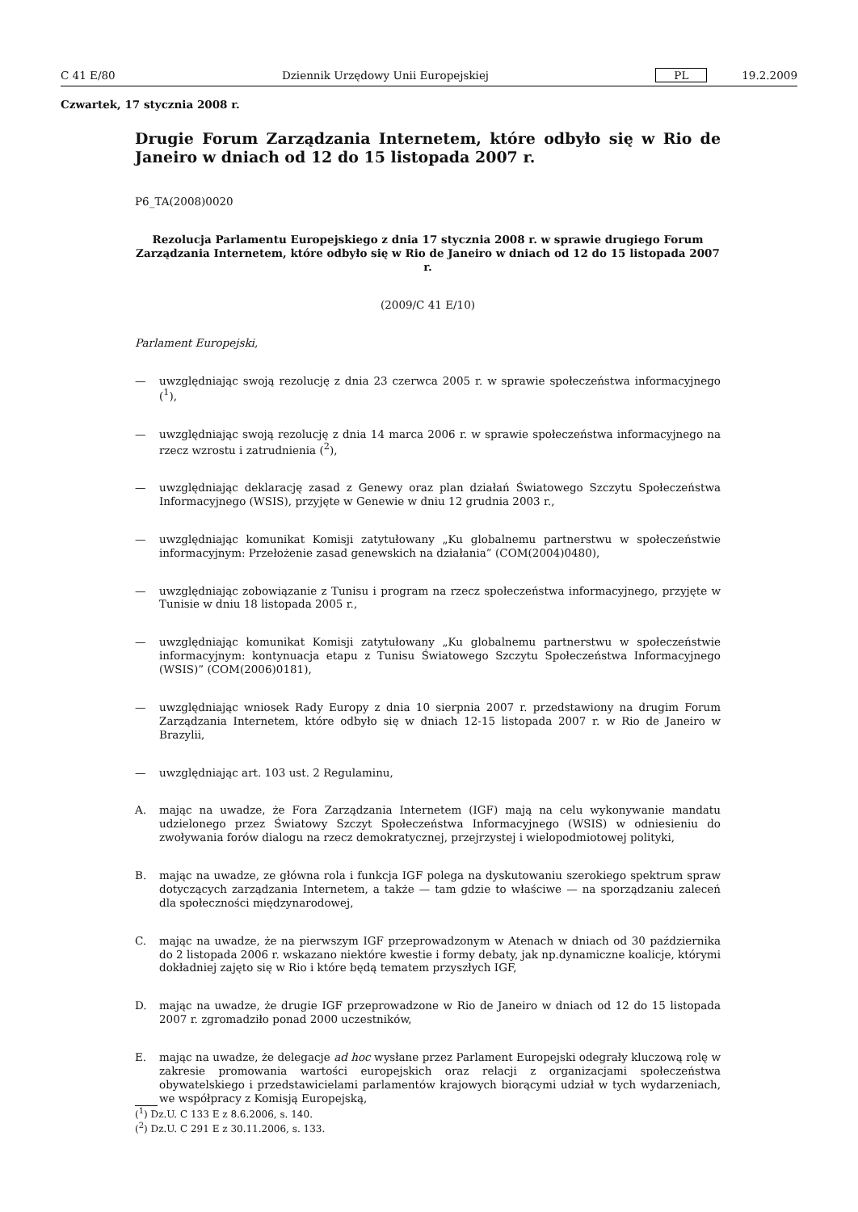C 41 E/80 Dziennik Urzędowy Unii Europejskiej PL 19.2.2009
Czwartek, 17 stycznia 2008 r.
Drugie Forum Zarządzania Internetem, które odbyło się w Rio de Janeiro w dniach od 12 do 15 listopada 2007 r.
P6_TA(2008)0020
Rezolucja Parlamentu Europejskiego z dnia 17 stycznia 2008 r. w sprawie drugiego Forum Zarządzania Internetem, które odbyło się w Rio de Janeiro w dniach od 12 do 15 listopada 2007 r.
(2009/C 41 E/10)
Parlament Europejski,
— uwzględniając swoją rezolucję z dnia 23 czerwca 2005 r. w sprawie społeczeństwa informacyjnego (<sup>1</sup>),
— uwzględniając swoją rezolucję z dnia 14 marca 2006 r. w sprawie społeczeństwa informacyjnego na rzecz wzrostu i zatrudnienia (<sup>2</sup>),
— uwzględniając deklarację zasad z Genewy oraz plan działań Światowego Szczytu Społeczeństwa Informacyjnego (WSIS), przyjęte w Genewie w dniu 12 grudnia 2003 r.,
— uwzględniając komunikat Komisji zatytułowany „Ku globalnemu partnerstwu w społeczeństwie informacyjnym: Przełożenie zasad genewskich na działania” (COM(2004)0480),
— uwzględniając zobowiązanie z Tunisu i program na rzecz społeczeństwa informacyjnego, przyjęte w Tunisie w dniu 18 listopada 2005 r.,
— uwzględniając komunikat Komisji zatytułowany „Ku globalnemu partnerstwu w społeczeństwie informacyjnym: kontynuacja etapu z Tunisu Światowego Szczytu Społeczeństwa Informacyjnego (WSIS)” (COM(2006)0181),
— uwzględniając wniosek Rady Europy z dnia 10 sierpnia 2007 r. przedstawiony na drugim Forum Zarządzania Internetem, które odbyło się w dniach 12-15 listopada 2007 r. w Rio de Janeiro w Brazylii,
— uwzględniając art. 103 ust. 2 Regulaminu,
A. mając na uwadze, że Fora Zarządzania Internetem (IGF) mają na celu wykonywanie mandatu udzielonego przez Światowy Szczyt Społeczeństwa Informacyjnego (WSIS) w odniesieniu do zwoływania forów dialogu na rzecz demokratycznej, przejrzystej i wielopodmiotowej polityki,
B. mając na uwadze, ze główna rola i funkcja IGF polega na dyskutowaniu szerokiego spektrum spraw dotyczących zarządzania Internetem, a także — tam gdzie to właściwe — na sporządzaniu zaleceń dla społeczności międzynarodowej,
C. mając na uwadze, że na pierwszym IGF przeprowadzonym w Atenach w dniach od 30 października do 2 listopada 2006 r. wskazano niektóre kwestie i formy debaty, jak np.dynamiczne koalicje, którymi dokładniej zajęto się w Rio i które będą tematem przyszłych IGF,
D. mając na uwadze, że drugie IGF przeprowadzone w Rio de Janeiro w dniach od 12 do 15 listopada 2007 r. zgromadziło ponad 2000 uczestników,
E. mając na uwadze, że delegacje ad hoc wysłane przez Parlament Europejski odegrały kluczową rolę w zakresie promowania wartości europejskich oraz relacji z organizacjami społeczeństwa obywatelskiego i przedstawicielami parlamentów krajowych biorącymi udział w tych wydarzeniach, we współpracy z Komisją Europejską,
(<sup>1</sup>) Dz.U. C 133 E z 8.6.2006, s. 140.
(<sup>2</sup>) Dz.U. C 291 E z 30.11.2006, s. 133.